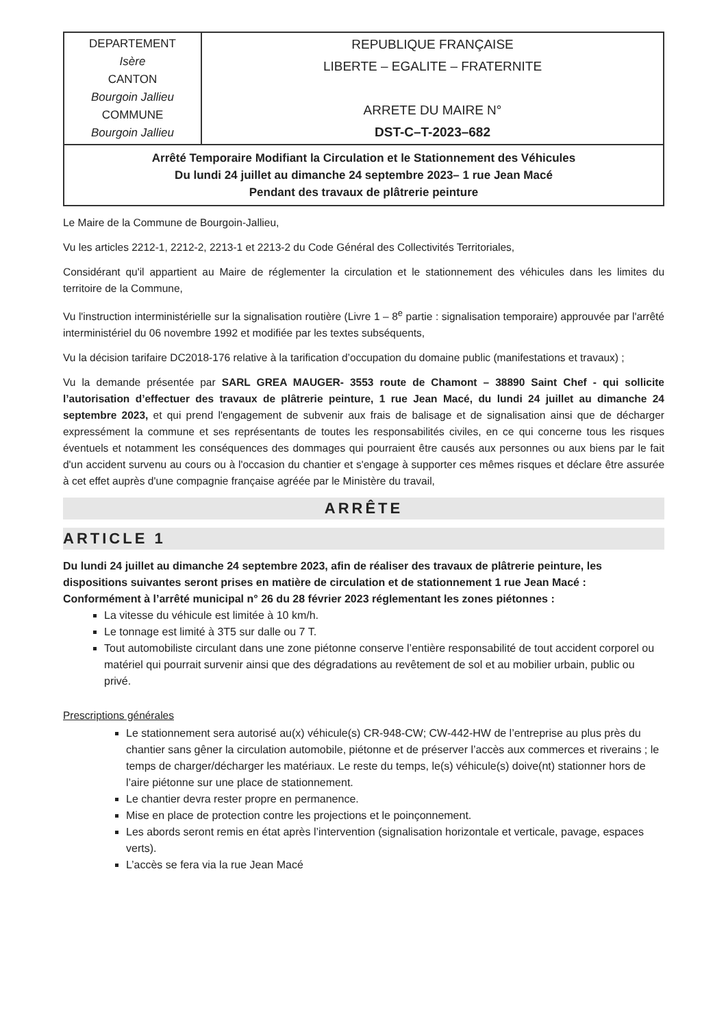| DEPARTEMENT Isère CANTON Bourgoin Jallieu COMMUNE Bourgoin Jallieu | REPUBLIQUE FRANÇAISE LIBERTE – EGALITE – FRATERNITE ARRETE DU MAIRE N° DST-C–T-2023–682 |
| Arrêté Temporaire Modifiant la Circulation et le Stationnement des Véhicules Du lundi 24 juillet au dimanche 24 septembre 2023– 1 rue Jean Macé Pendant des travaux de plâtrerie peinture | |
Le Maire de la Commune de Bourgoin-Jallieu,
Vu les articles 2212-1, 2212-2, 2213-1 et 2213-2 du Code Général des Collectivités Territoriales,
Considérant qu'il appartient au Maire de réglementer la circulation et le stationnement des véhicules dans les limites du territoire de la Commune,
Vu l'instruction interministérielle sur la signalisation routière (Livre 1 – 8<sup>e</sup> partie : signalisation temporaire) approuvée par l'arrêté interministériel du 06 novembre 1992 et modifiée par les textes subséquents,
Vu la décision tarifaire DC2018-176 relative à la tarification d’occupation du domaine public (manifestations et travaux) ;
Vu la demande présentée par SARL GREA MAUGER- 3553 route de Chamont – 38890 Saint Chef - qui sollicite l’autorisation d’effectuer des travaux de plâtrerie peinture, 1 rue Jean Macé, du lundi 24 juillet au dimanche 24 septembre 2023, et qui prend l'engagement de subvenir aux frais de balisage et de signalisation ainsi que de décharger expressément la commune et ses représentants de toutes les responsabilités civiles, en ce qui concerne tous les risques éventuels et notamment les conséquences des dommages qui pourraient être causés aux personnes ou aux biens par le fait d'un accident survenu au cours ou à l'occasion du chantier et s'engage à supporter ces mêmes risques et déclare être assurée à cet effet auprès d'une compagnie française agréée par le Ministère du travail,
ARRÊTE
ARTICLE 1
Du lundi 24 juillet au dimanche 24 septembre 2023, afin de réaliser des travaux de plâtrerie peinture, les dispositions suivantes seront prises en matière de circulation et de stationnement 1 rue Jean Macé :
Conformément à l’arrêté municipal n° 26 du 28 février 2023 réglementant les zones piétonnes :
La vitesse du véhicule est limitée à 10 km/h.
Le tonnage est limité à 3T5 sur dalle ou 7 T.
Tout automobiliste circulant dans une zone piétonne conserve l’entière responsabilité de tout accident corporel ou matériel qui pourrait survenir ainsi que des dégradations au revêtement de sol et au mobilier urbain, public ou privé.
Prescriptions générales
Le stationnement sera autorisé au(x) véhicule(s) CR-948-CW; CW-442-HW de l’entreprise au plus près du chantier sans gêner la circulation automobile, piétonne et de préserver l’accès aux commerces et riverains ; le temps de charger/décharger les matériaux. Le reste du temps, le(s) véhicule(s) doive(nt) stationner hors de l’aire piétonne sur une place de stationnement.
Le chantier devra rester propre en permanence.
Mise en place de protection contre les projections et le poinçonnement.
Les abords seront remis en état après l’intervention (signalisation horizontale et verticale, pavage, espaces verts).
L’accès se fera via la rue Jean Macé